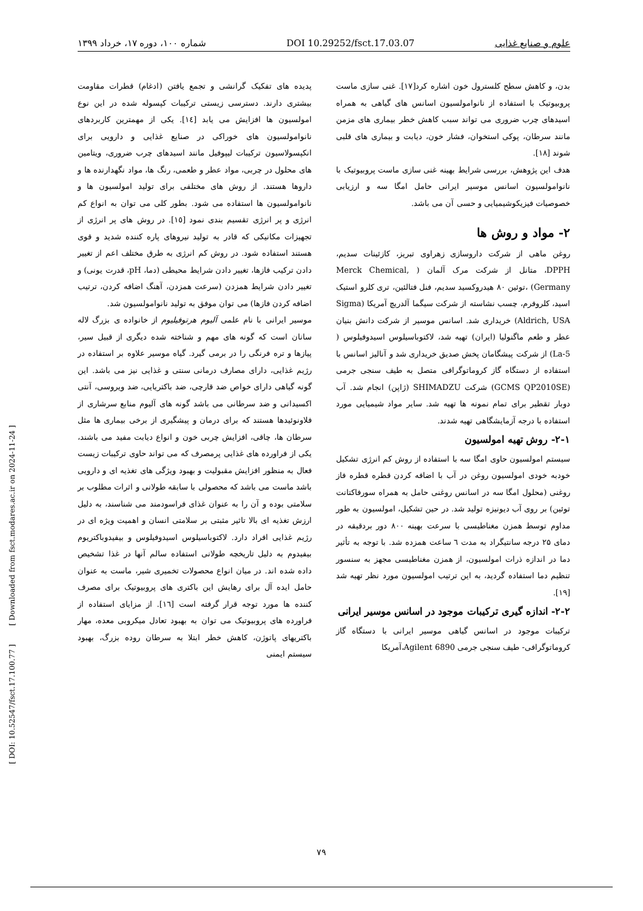[ DOI: 10.52547/fsct.17.100.77 ] [ Downloaded from fsct.modares.ac.ir on 2024-11-24 ]
علوم و صنایع غذایی DOI 10.29252/fsct.17.03.07 شماره ۱۰۰، دوره ۱۷، خرداد ۱۳۹۹
پدیده های تفکیک گرانشی و تجمع یافتن (ادغام) قطرات مقاومت بیشتری دارند. دسترسی زیستی ترکیبات کپسوله شده در این نوع امولسیون ها افزایش می یابد [١٤]. یکی از مهمترین کاربردهای نانوامولسیون های خوراکی در صنایع غذایی و دارویی برای انکپسولاسیون ترکیبات لیپوفیل مانند اسیدهای چرب ضروری، ویتامین های محلول در چربی، مواد عطر و طعمی، رنگ ها، مواد نگهدارنده ها و داروها هستند. از روش های مختلفی برای تولید امولسیون ها و نانوامولسیون ها استفاده می شود. بطور کلی می توان به انواع کم انرژی و پر انرژی تقسیم بندی نمود [١٥]. در روش های پر انرژی از تجهیزات مکانیکی که قادر به تولید نیروهای پاره کننده شدید و قوی هستند استفاده شود. در روش کم انرژی به طرق مختلف اعم از تغییر دادن ترکیب فازها، تغییر دادن شرایط محیطی (دما، pH، قدرت یونی) و تغییر دادن شرایط همزدن (سرعت همزدن، آهنگ اضافه کردن، ترتیب اضافه کردن فازها) می توان موفق به تولید نانوامولسیون شد.
موسیر ایرانی با نام علمی آلیوم هرتوفیلیوم از خانواده ی بزرگ لاله سانان است که گونه های مهم و شناخته شده دیگری از قبیل سیر، پیازها و تره فرنگی را در برمی گیرد. گیاه موسیر علاوه بر استفاده در رژیم غذایی، دارای مصارف درمانی سنتی و غذایی نیز می باشد. این گونه گیاهی دارای خواص ضد قارچی، ضد باکتریایی، ضد ویروسی، آنتی اکسیدانی و ضد سرطانی می باشد گونه های آلیوم منابع سرشاری از فلاونوئیدها هستند که برای درمان و پیشگیری از برخی بیماری ها مثل سرطان ها، چاقی، افزایش چربی خون و انواع دیابت مفید می باشند، یکی از فراورده های غذایی پرمصرف که می تواند حاوی ترکیبات زیست فعال به منظور افزایش مقبولیت و بهبود ویژگی های تغذیه ای و دارویی باشد ماست می باشد که محصولی با سابقه طولانی و اثرات مطلوب بر سلامتی بوده و آن را به عنوان غذای فراسودمند می شناسند، به دلیل ارزش تغذیه ای بالا تاثیر مثبتی بر سلامتی انسان و اهمیت ویژه ای در رژیم غذایی افراد دارد. لاکتوباسیلوس اسیدوفیلوس و بیفیدوباکتریوم بیفیدوم به دلیل تاریخچه طولانی استفاده سالم آنها در غذا تشخیص داده شده اند. در میان انواع محصولات تخمیری شیر، ماست به عنوان حامل ایده آل برای رهایش این باکتری های پروبیوتیک برای مصرف کننده ها مورد توجه قرار گرفته است [١٦]. از مزایای استفاده از فراورده های پروبیوتیک می توان به بهبود تعادل میکروبی معده، مهار باکتریهای پاتوژن، کاهش خطر ابتلا به سرطان روده بزرگ، بهبود سیستم ایمنی
بدن، و کاهش سطح کلسترول خون اشاره کرد[١٧]. غنی سازی ماست پروبیوتیک با استفاده از نانوامولسیون اسانس های گیاهی به همراه اسیدهای چرب ضروری می تواند سبب کاهش خطر بیماری های مزمن مانند سرطان، پوکی استخوان، فشار خون، دیابت و بیماری های قلبی شوند [١٨].
هدف این پژوهش، بررسی شرایط بهینه غنی سازی ماست پروبیوتیک با نانوامولسیون اسانس موسیر ایرانی حامل امگا سه و ارزیابی خصوصیات فیزیکوشیمیایی و حسی آن می باشد.
۲- مواد و روش ها
روغن ماهی از شرکت داروسازی زهراوی تبریز، کازئینات سدیم، DPPH، متانل از شرکت مرک آلمان ( Merck Chemical, Germany) ،توئین ۸۰ هیدروکسید سدیم، فنل فتالئین، تری کلرو استیک اسید، کلروفرم، چسب نشاسته از شرکت سیگما آلدریچ آمریکا (Sigma Aldrich, USA) خریداری شد. اسانس موسیر از شرکت دانش بنیان عطر و طعم ماگنولیا (ایران) تهیه شد، لاکتوباسیلوس اسیدوفیلوس ( La-5) از شرکت پیشگامان پخش صدیق خریداری شد و آنالیز اسانس با استفاده از دستگاه گاز کروماتوگرافی متصل به طیف سنجی جرمی (GCMS QP2010SE) شرکت SHIMADZU (ژاپن) انجام شد. آب دوبار تقطیر برای تمام نمونه ها تهیه شد. سایر مواد شیمیایی مورد استفاده با درجه آزمایشگاهی تهیه شدند.
۲-۱- روش تهیه امولسیون
سیستم امولسیون حاوی امگا سه با استفاده از روش کم انرژی تشکیل خودبه خودی امولسیون روغن در آب با اضافه کردن قطره قطره فاز روغنی (محلول امگا سه در اسانس روغنی حامل به همراه سورفاکتانت توئین) بر روی آب دیونیزه تولید شد. در حین تشکیل، امولسیون به طور مداوم توسط همزن مغناطیسی با سرعت بهینه ۸۰۰ دور بردقیقه در دمای ۲۵ درجه سانتیگراد به مدت ٦ ساعت همزده شد. با توجه به تأثیر دما در اندازه ذرات امولسیون، از همزن مغناطیسی مجهز به سنسور تنظیم دما استفاده گردید، به این ترتیب امولسیون مورد نظر تهیه شد [١٩].
۲-۲- اندازه گیری ترکیبات موجود در اسانس موسیر ایرانی
ترکیبات موجود در اسانس گیاهی موسیر ایرانی با دستگاه گاز کروماتوگرافی- طیف سنجی جرمی Agilent 6890،آمریکا
۷۹